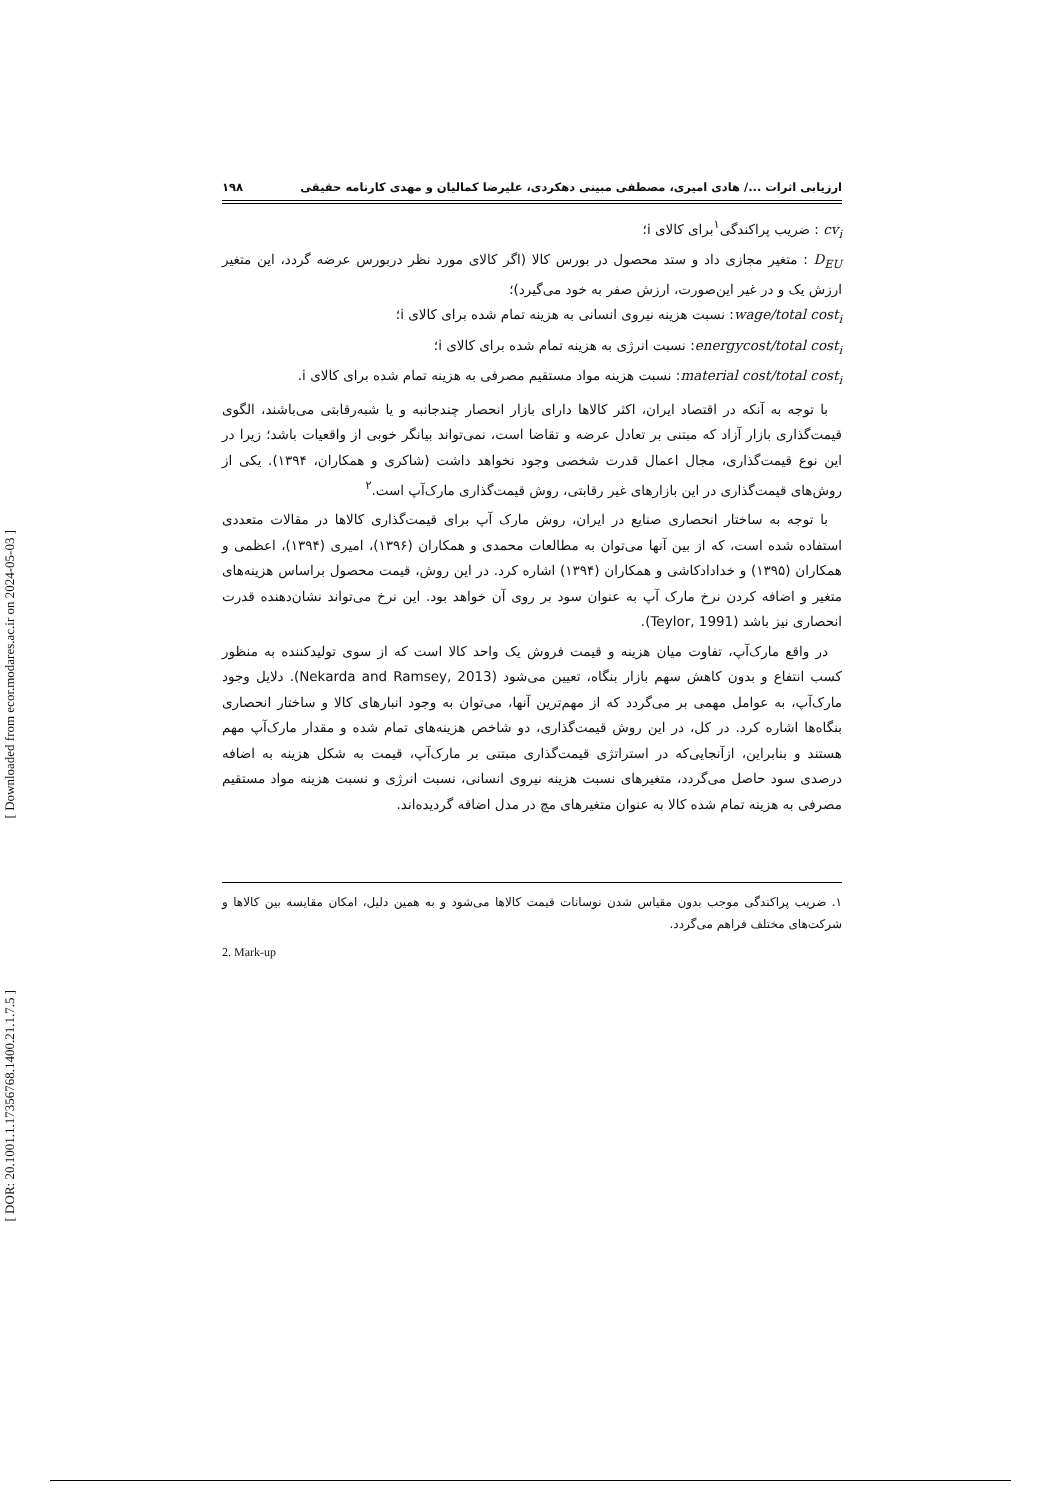[ Downloaded from ecor.modares.ac.ir on 2024-05-03 ]
[ DOR: 20.1001.1.17356768.1400.21.1.7.5 ]
ارزیابی اثرات .../ هادی امیری، مصطفی مبینی دهکردی، علیرضا کمالیان و مهدی کارنامه حقیقی ۱۹۸
cv<sub>i</sub> : ضریب پراکندگی<sup>۱</sup>برای کالای i؛
D<sub>EU</sub> : متغیر مجازی داد و ستد محصول در بورس کالا (اگر کالای مورد نظر دربورس عرضه گردد، این متغیر ارزش یک و در غیر این‌صورت، ارزش صفر به خود می‌گیرد)؛
wage/total cost<sub>i</sub>: نسبت هزینه نیروی انسانی به هزینه تمام شده برای کالای i؛
energycost/total cost<sub>i</sub>: نسبت انرژی به هزینه تمام شده برای کالای i؛
material cost/total cost<sub>i</sub>: نسبت هزینه مواد مستقیم مصرفی به هزینه تمام شده برای کالای i.
با توجه به آنکه در اقتصاد ایران، اکثر کالاها دارای بازار انحصار چندجانبه و یا شبه‌رقابتی می‌باشند، الگوی قیمت‌گذاری بازار آزاد که مبتنی بر تعادل عرضه و تقاضا است، نمی‌تواند بیانگر خوبی از واقعیات باشد؛ زیرا در این نوع قیمت‌گذاری، مجال اعمال قدرت شخصی وجود نخواهد داشت (شاکری و همکاران، ۱۳۹۴). یکی از روش‌های قیمت‌گذاری در این بازارهای غیر رقابتی، روش قیمت‌گذاری مارک‌آپ است.<sup>۲</sup>
با توجه به ساختار انحصاری صنایع در ایران، روش مارک آپ برای قیمت‌گذاری کالاها در مقالات متعددی استفاده شده است، که از بین آنها می‌توان به مطالعات محمدی و همکاران (۱۳۹۶)، امیری (۱۳۹۴)، اعظمی و همکاران (۱۳۹۵) و خدادادکاشی و همکاران (۱۳۹۴) اشاره کرد. در این روش، قیمت محصول براساس هزینه‌های متغیر و اضافه کردن نرخ مارک آپ به عنوان سود بر روی آن خواهد بود. این نرخ می‌تواند نشان‌دهنده قدرت انحصاری نیز باشد (Teylor, 1991).
در واقع مارک‌آپ، تفاوت میان هزینه و قیمت فروش یک واحد کالا است که از سوی تولیدکننده به منظور کسب انتفاع و بدون کاهش سهم بازار بنگاه، تعیین می‌شود (Nekarda and Ramsey, 2013). دلایل وجود مارک‌آپ، به عوامل مهمی بر می‌گردد که از مهم‌ترین آنها، می‌توان به وجود انبارهای کالا و ساختار انحصاری بنگاه‌ها اشاره کرد. در کل، در این روش قیمت‌گذاری، دو شاخص هزینه‌های تمام شده و مقدار مارک‌آپ مهم هستند و بنابراین، ازآنجایی‌که در استراتژی قیمت‌گذاری مبتنی بر مارک‌آپ، قیمت به شکل هزینه به اضافه درصدی سود حاصل می‌گردد، متغیرهای نسبت هزینه نیروی انسانی، نسبت انرژی و نسبت هزینه مواد مستقیم مصرفی به هزینه تمام شده کالا به عنوان متغیرهای مچ در مدل اضافه گردیده‌اند.
۱. ضریب پراکندگی موجب بدون مقیاس شدن نوسانات قیمت کالاها می‌شود و به همین دلیل، امکان مقایسه بین کالاها و شرکت‌های مختلف فراهم می‌گردد.
2. Mark-up